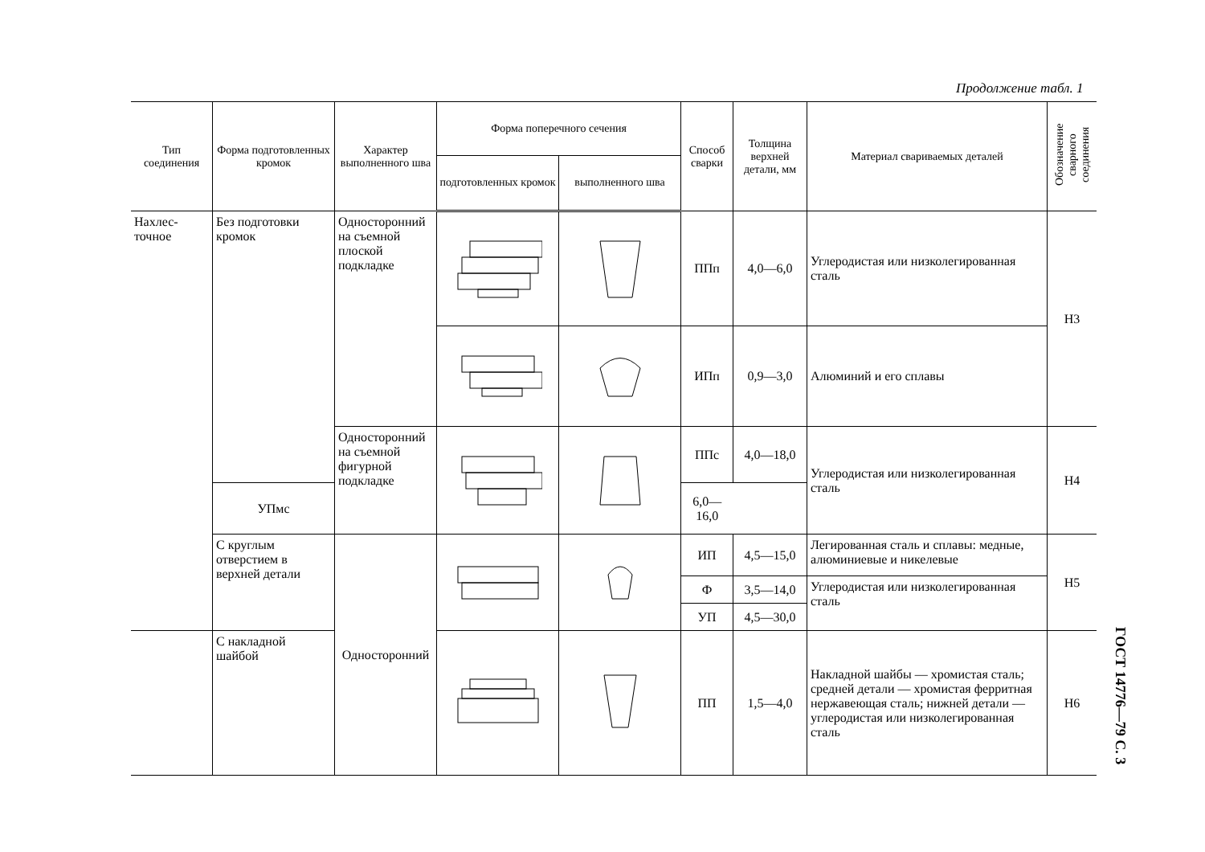Продолжение табл. 1
| Тип соединения | Форма подготовленных кромок | Характер выполненного шва | Форма поперечного сечения | | Способ сварки | Толщина верхней детали, мм | Материал свариваемых деталей | Обозначение сварного соединения |
| --- | --- | --- | --- | --- | --- | --- | --- | --- |
| | | | подготовленных кромок | выполненного шва | | | | |
| Нахлес-точное | Без подготовки кромок | Односторонний на съемной плоской подкладке | | | ППп | 4,0—6,0 | Углеродистая или низколегированная сталь | Н3 |
| | | | | | ИПп | 0,9—3,0 | Алюминий и его сплавы | |
| | | Односторонний на съемной фигурной подкладке | | | ППс | 4,0—18,0 | Углеродистая или низколегированная сталь | Н4 |
| | УПмс | | | | 6,0—16,0 | | | |
| | С круглым отверстием в верхней детали | Односторонний | | | ИП | 4,5—15,0 | Легированная сталь и сплавы: медные, алюминиевые и никелевые | Н5 |
| | | | | | Ф | 3,5—14,0 | Углеродистая или низколегированная сталь | |
| | | | | | УП | 4,5—30,0 | | |
| | С накладной шайбой | | | | ПП | 1,5—4,0 | Накладной шайбы — хромистая сталь; средней детали — хромистая ферритная нержавеющая сталь; нижней детали — углеродистая или низколегированная сталь | Н6 |
ГОСТ 14776—79 С. 3